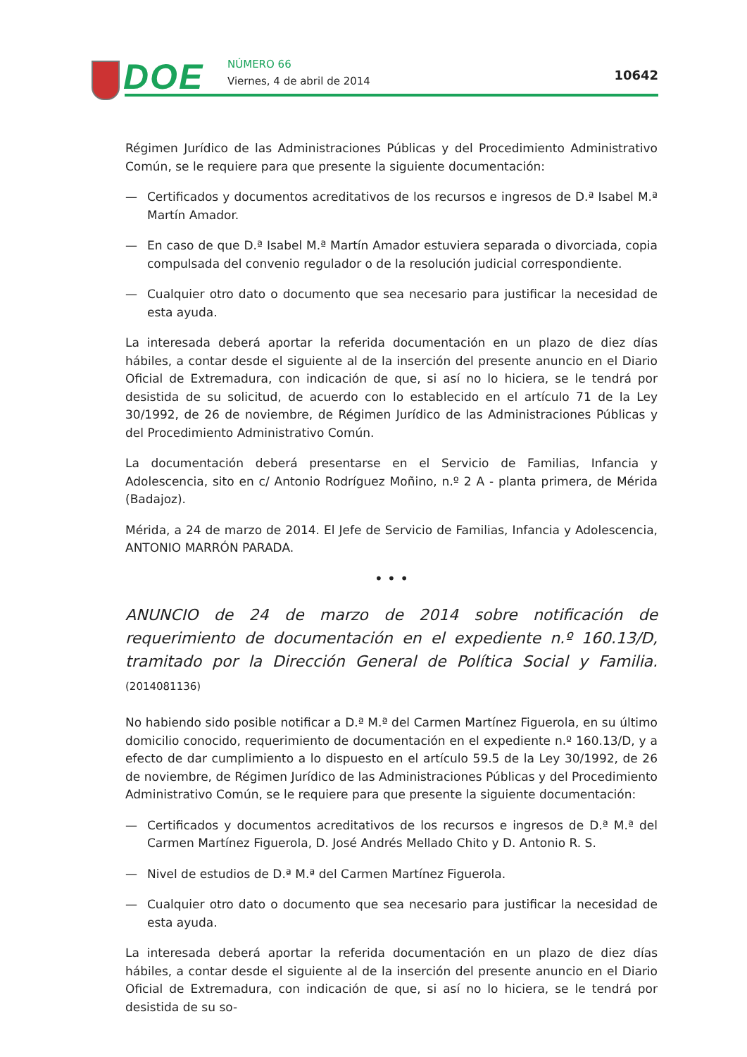DOE NÚMERO 66
Viernes, 4 de abril de 2014 10642
Régimen Jurídico de las Administraciones Públicas y del Procedimiento Administrativo Común, se le requiere para que presente la siguiente documentación:
— Certificados y documentos acreditativos de los recursos e ingresos de D.ª Isabel M.ª Martín Amador.
— En caso de que D.ª Isabel M.ª Martín Amador estuviera separada o divorciada, copia compulsada del convenio regulador o de la resolución judicial correspondiente.
— Cualquier otro dato o documento que sea necesario para justificar la necesidad de esta ayuda.
La interesada deberá aportar la referida documentación en un plazo de diez días hábiles, a contar desde el siguiente al de la inserción del presente anuncio en el Diario Oficial de Extremadura, con indicación de que, si así no lo hiciera, se le tendrá por desistida de su solicitud, de acuerdo con lo establecido en el artículo 71 de la Ley 30/1992, de 26 de noviembre, de Régimen Jurídico de las Administraciones Públicas y del Procedimiento Administrativo Común.
La documentación deberá presentarse en el Servicio de Familias, Infancia y Adolescencia, sito en c/ Antonio Rodríguez Moñino, n.º 2 A - planta primera, de Mérida (Badajoz).
Mérida, a 24 de marzo de 2014. El Jefe de Servicio de Familias, Infancia y Adolescencia, ANTONIO MARRÓN PARADA.
• • •
ANUNCIO de 24 de marzo de 2014 sobre notificación de requerimiento de documentación en el expediente n.º 160.13/D, tramitado por la Dirección General de Política Social y Familia. (2014081136)
No habiendo sido posible notificar a D.ª M.ª del Carmen Martínez Figuerola, en su último domicilio conocido, requerimiento de documentación en el expediente n.º 160.13/D, y a efecto de dar cumplimiento a lo dispuesto en el artículo 59.5 de la Ley 30/1992, de 26 de noviembre, de Régimen Jurídico de las Administraciones Públicas y del Procedimiento Administrativo Común, se le requiere para que presente la siguiente documentación:
— Certificados y documentos acreditativos de los recursos e ingresos de D.ª M.ª del Carmen Martínez Figuerola, D. José Andrés Mellado Chito y D. Antonio R. S.
— Nivel de estudios de D.ª M.ª del Carmen Martínez Figuerola.
— Cualquier otro dato o documento que sea necesario para justificar la necesidad de esta ayuda.
La interesada deberá aportar la referida documentación en un plazo de diez días hábiles, a contar desde el siguiente al de la inserción del presente anuncio en el Diario Oficial de Extremadura, con indicación de que, si así no lo hiciera, se le tendrá por desistida de su so-